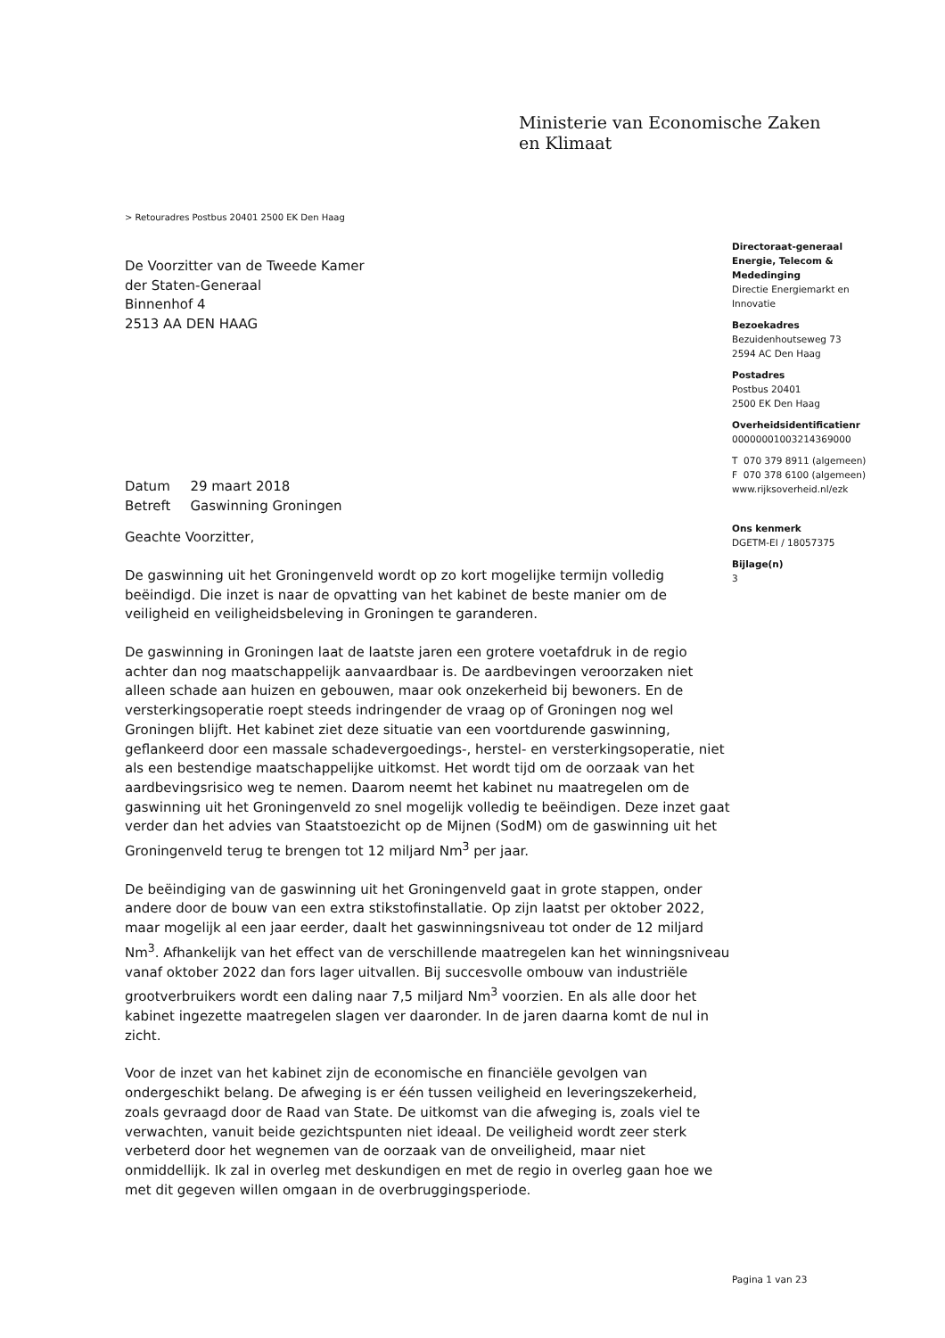Ministerie van Economische Zaken
en Klimaat
> Retouradres Postbus 20401 2500 EK Den Haag
Directoraat-generaal
Energie, Telecom &
Mededinging
Directie Energiemarkt en
Innovatie
Bezoekadres
Bezuidenhoutseweg 73
2594 AC Den Haag
Postadres
Postbus 20401
2500 EK Den Haag
Overheidsidentificatienr
00000001003214369000
T 070 379 8911 (algemeen)
F 070 378 6100 (algemeen)
www.rijksoverheid.nl/ezk
Ons kenmerk
DGETM-EI / 18057375
Bijlage(n)
3
De Voorzitter van de Tweede Kamer
der Staten-Generaal
Binnenhof 4
2513 AA DEN HAAG
| Datum | 29 maart 2018 |
| Betreft | Gaswinning Groningen |
Geachte Voorzitter,
De gaswinning uit het Groningenveld wordt op zo kort mogelijke termijn volledig beëindigd. Die inzet is naar de opvatting van het kabinet de beste manier om de veiligheid en veiligheidsbeleving in Groningen te garanderen.
De gaswinning in Groningen laat de laatste jaren een grotere voetafdruk in de regio achter dan nog maatschappelijk aanvaardbaar is. De aardbevingen veroorzaken niet alleen schade aan huizen en gebouwen, maar ook onzekerheid bij bewoners. En de versterkingsoperatie roept steeds indringender de vraag op of Groningen nog wel Groningen blijft. Het kabinet ziet deze situatie van een voortdurende gaswinning, geflankeerd door een massale schadevergoedings-, herstel- en versterkingsoperatie, niet als een bestendige maatschappelijke uitkomst. Het wordt tijd om de oorzaak van het aardbevingsrisico weg te nemen. Daarom neemt het kabinet nu maatregelen om de gaswinning uit het Groningenveld zo snel mogelijk volledig te beëindigen. Deze inzet gaat verder dan het advies van Staatstoezicht op de Mijnen (SodM) om de gaswinning uit het Groningenveld terug te brengen tot 12 miljard Nm<sup>3</sup> per jaar.
De beëindiging van de gaswinning uit het Groningenveld gaat in grote stappen, onder andere door de bouw van een extra stikstofinstallatie. Op zijn laatst per oktober 2022, maar mogelijk al een jaar eerder, daalt het gaswinningsniveau tot onder de 12 miljard Nm<sup>3</sup>. Afhankelijk van het effect van de verschillende maatregelen kan het winningsniveau vanaf oktober 2022 dan fors lager uitvallen. Bij succesvolle ombouw van industriële grootverbruikers wordt een daling naar 7,5 miljard Nm<sup>3</sup> voorzien. En als alle door het kabinet ingezette maatregelen slagen ver daaronder. In de jaren daarna komt de nul in zicht.
Voor de inzet van het kabinet zijn de economische en financiële gevolgen van ondergeschikt belang. De afweging is er één tussen veiligheid en leveringszekerheid, zoals gevraagd door de Raad van State. De uitkomst van die afweging is, zoals viel te verwachten, vanuit beide gezichtspunten niet ideaal. De veiligheid wordt zeer sterk verbeterd door het wegnemen van de oorzaak van de onveiligheid, maar niet onmiddellijk. Ik zal in overleg met deskundigen en met de regio in overleg gaan hoe we met dit gegeven willen omgaan in de overbruggingsperiode.
Pagina 1 van 23